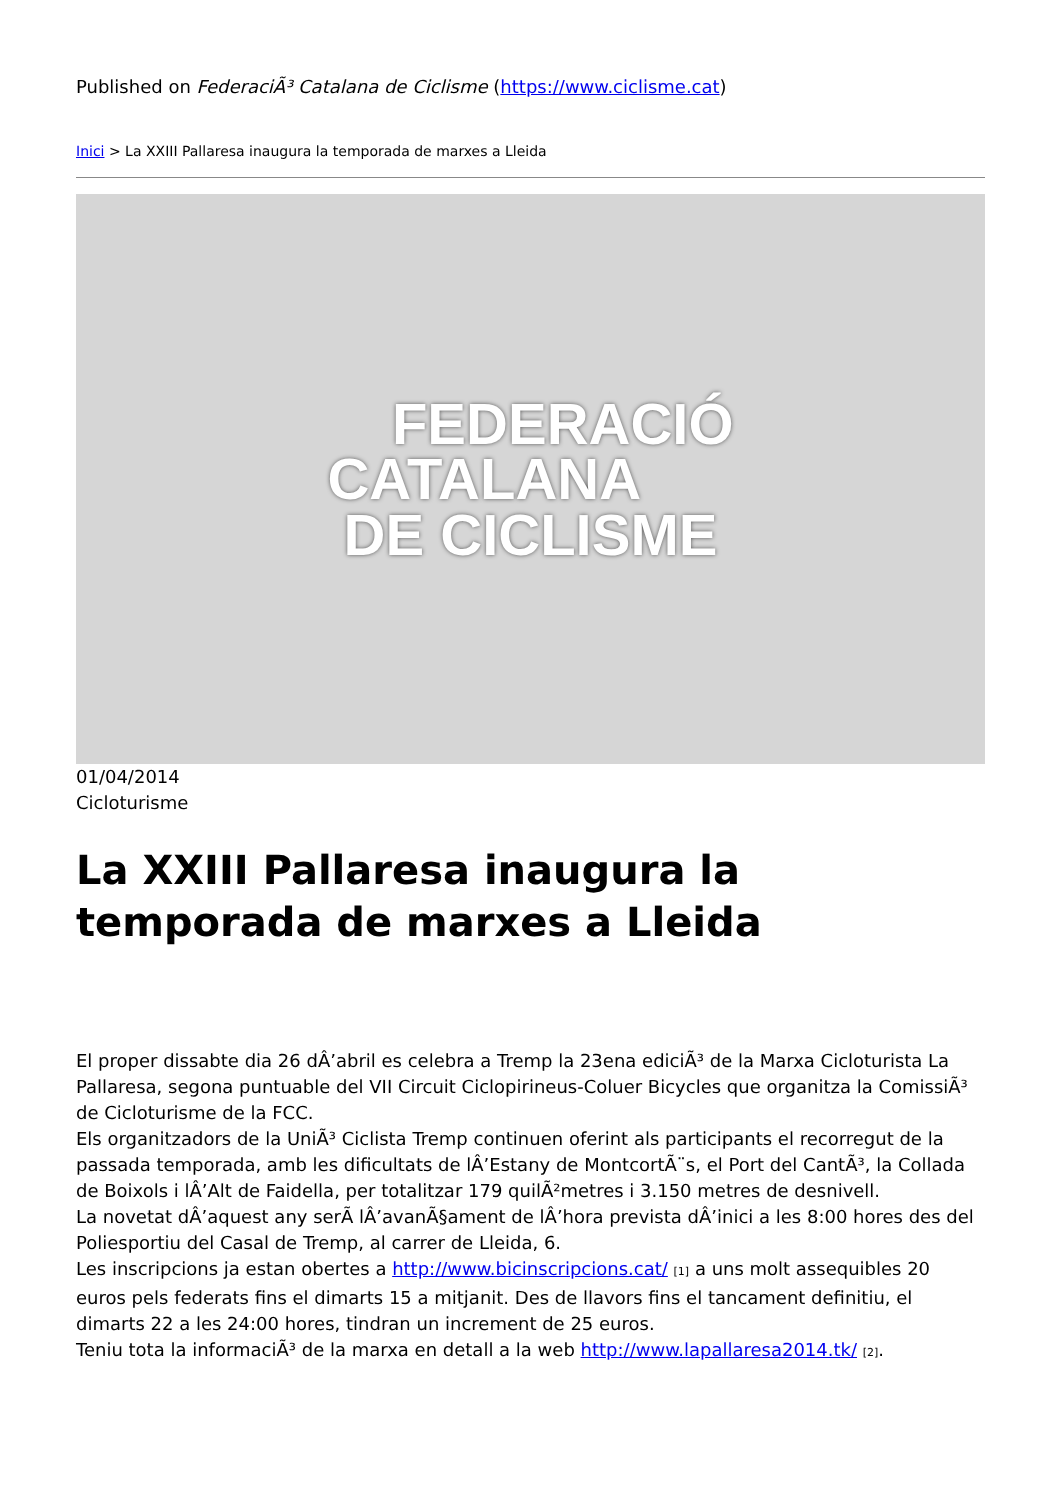Published on FederaciÃ³ Catalana de Ciclisme (https://www.ciclisme.cat)
Inici > La XXIII Pallaresa inaugura la temporada de marxes a Lleida
FEDERACIÓ
CATALANA
DE CICLISME
01/04/2014
Cicloturisme
La XXIII Pallaresa inaugura la temporada de marxes a Lleida
El proper dissabte dia 26 dÂ’abril es celebra a Tremp la 23ena ediciÃ³ de la Marxa Cicloturista La Pallaresa, segona puntuable del VII Circuit Ciclopirineus-Coluer Bicycles que organitza la ComissiÃ³ de Cicloturisme de la FCC.
Els organitzadors de la UniÃ³ Ciclista Tremp continuen oferint als participants el recorregut de la passada temporada, amb les dificultats de lÂ’Estany de MontcortÃ¨s, el Port del CantÃ³, la Collada de Boixols i lÂ’Alt de Faidella, per totalitzar 179 quilÃ²metres i 3.150 metres de desnivell.
La novetat dÂ’aquest any serÃ lÂ’avanÃ§ament de lÂ’hora prevista dÂ’inici a les 8:00 hores des del Poliesportiu del Casal de Tremp, al carrer de Lleida, 6.
Les inscripcions ja estan obertes a http://www.bicinscripcions.cat/ <sup>[1]</sup> a uns molt assequibles 20 euros pels federats fins el dimarts 15 a mitjanit. Des de llavors fins el tancament definitiu, el dimarts 22 a les 24:00 hores, tindran un increment de 25 euros.
Teniu tota la informaciÃ³ de la marxa en detall a la web http://www.lapallaresa2014.tk/ <sup>[2]</sup>.